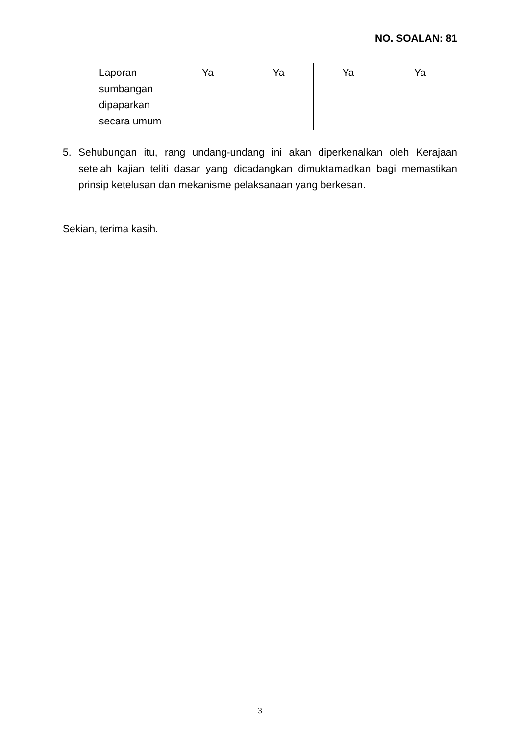NO. SOALAN: 81
| Laporan sumbangan dipaparkan secara umum | Ya | Ya | Ya | Ya |
5. Sehubungan itu, rang undang-undang ini akan diperkenalkan oleh Kerajaan setelah kajian teliti dasar yang dicadangkan dimuktamadkan bagi memastikan prinsip ketelusan dan mekanisme pelaksanaan yang berkesan.
Sekian, terima kasih.
3